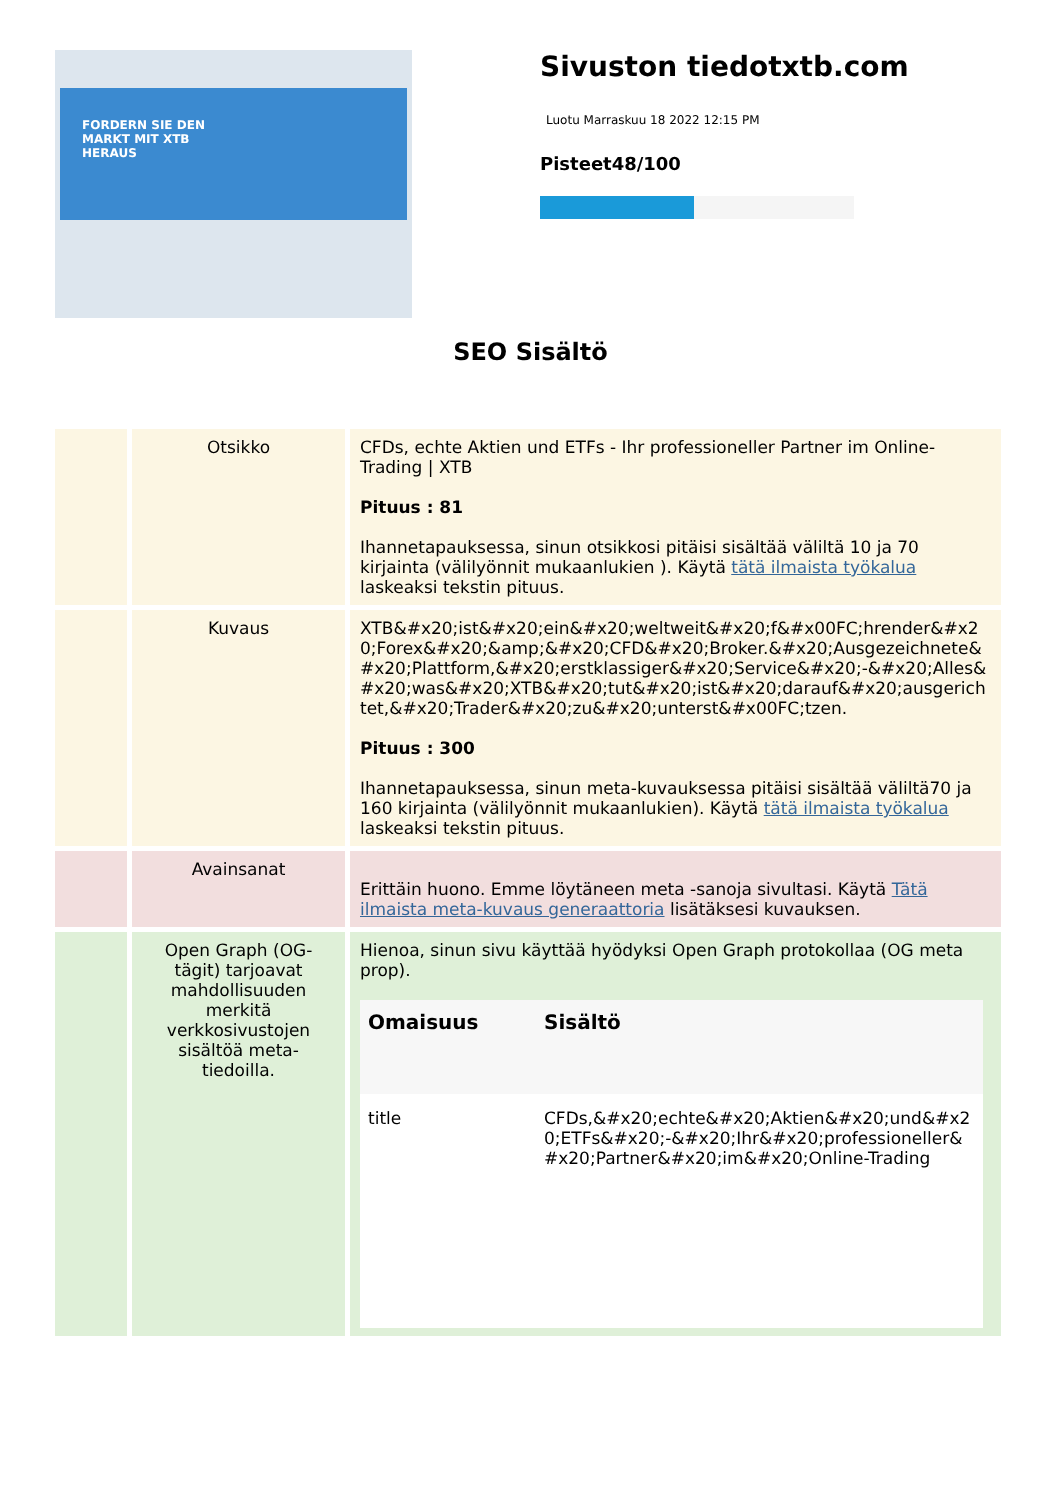FORDERN SIE DEN
MARKT MIT XTB
HERAUS
Sivuston tiedotxtb.com
Luotu Marraskuu 18 2022 12:15 PM
Pisteet48/100
SEO Sisältö
| | Otsikko | CFDs, echte Aktien und ETFs - Ihr professioneller Partner im Online-Trading / XTB Pituus : 81 Ihannetapauksessa, sinun otsikkosi pitäisi sisältää väliltä 10 ja 70 kirjainta (välilyönnit mukaanlukien ). Käytä tätä ilmaista työkalua laskeaksi tekstin pituus. |
| | Kuvaus | XTB&#x20;ist&#x20;ein&#x20;weltweit&#x20;f&#x00FC;hrender&#x20;Forex&#x20;&amp;&#x20;CFD&#x20;Broker.&#x20;Ausgezeichnete&#x20;Plattform,&#x20;erstklassiger&#x20;Service&#x20;-&#x20;Alles&#x20;was&#x20;XTB&#x20;tut&#x20;ist&#x20;darauf&#x20;ausgerichtet,&#x20;Trader&#x20;zu&#x20;unterst&#x00FC;tzen. Pituus : 300 Ihannetapauksessa, sinun meta-kuvauksessa pitäisi sisältää väliltä70 ja 160 kirjainta (välilyönnit mukaanlukien). Käytä tätä ilmaista työkalua laskeaksi tekstin pituus. |
| | Avainsanat | Erittäin huono. Emme löytäneen meta -sanoja sivultasi. Käytä Tätä ilmaista meta-kuvaus generaattoria lisätäksesi kuvauksen. |
| | Open Graph (OG-tägit) tarjoavat mahdollisuuden merkitä verkkosivustojen sisältöä meta-tiedoilla. | Hienoa, sinun sivu käyttää hyödyksi Open Graph protokollaa (OG meta prop). / Omaisuus / Sisältö / / --- / --- / / title / CFDs,&#x20;echte&#x20;Aktien&#x20;und&#x20;ETFs&#x20;-&#x20;Ihr&#x20;professioneller&#x20;Partner&#x20;im&#x20;Online-Trading / |